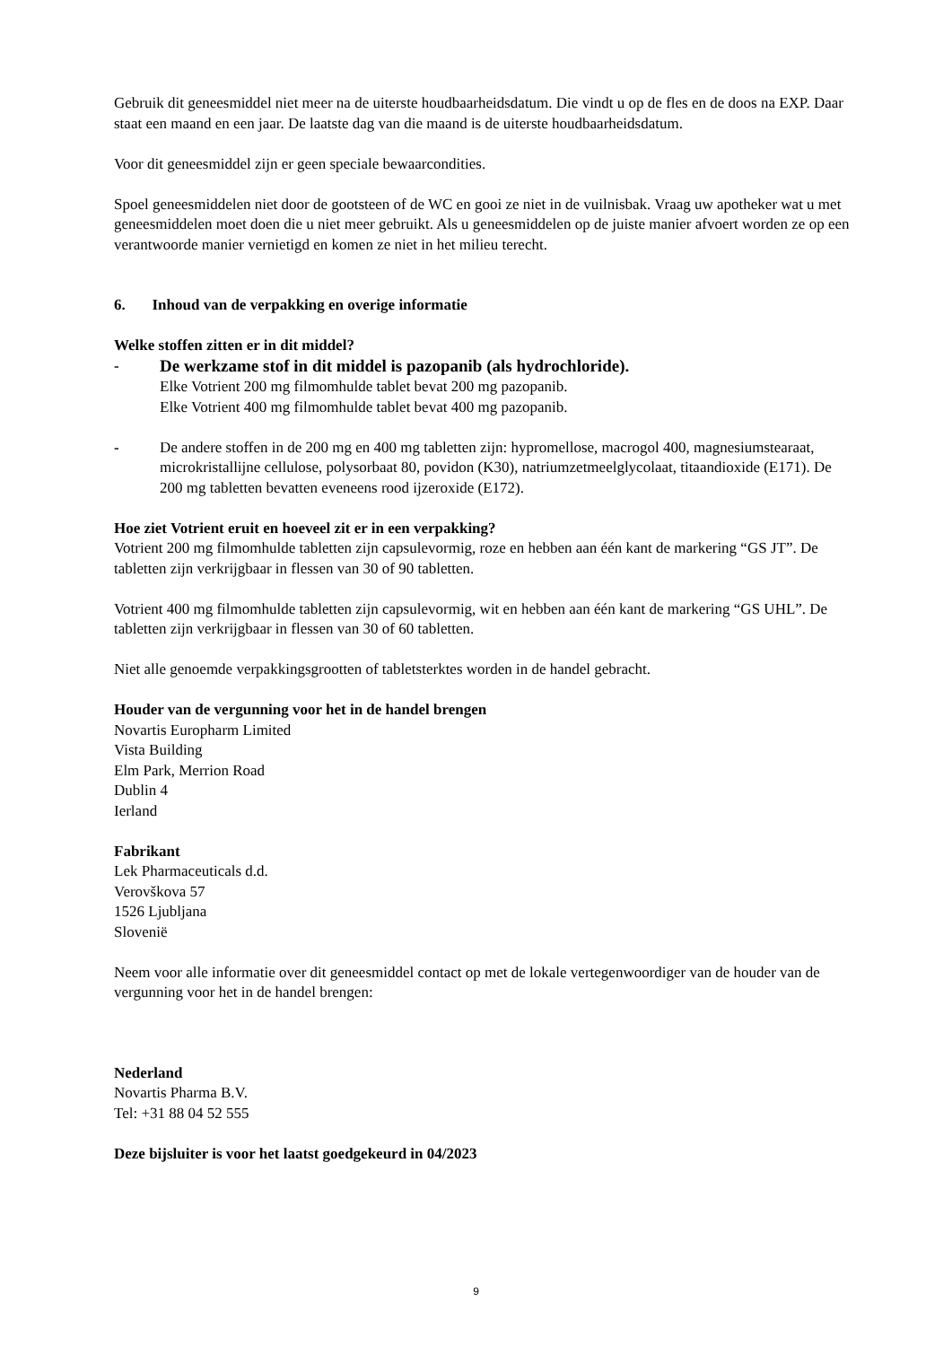Gebruik dit geneesmiddel niet meer na de uiterste houdbaarheidsdatum. Die vindt u op de fles en de doos na EXP. Daar staat een maand en een jaar. De laatste dag van die maand is de uiterste houdbaarheidsdatum.
Voor dit geneesmiddel zijn er geen speciale bewaarcondities.
Spoel geneesmiddelen niet door de gootsteen of de WC en gooi ze niet in de vuilnisbak. Vraag uw apotheker wat u met geneesmiddelen moet doen die u niet meer gebruikt. Als u geneesmiddelen op de juiste manier afvoert worden ze op een verantwoorde manier vernietigd en komen ze niet in het milieu terecht.
6. Inhoud van de verpakking en overige informatie
Welke stoffen zitten er in dit middel?
- De werkzame stof in dit middel is pazopanib (als hydrochloride).
Elke Votrient 200 mg filmomhulde tablet bevat 200 mg pazopanib.
Elke Votrient 400 mg filmomhulde tablet bevat 400 mg pazopanib.
- De andere stoffen in de 200 mg en 400 mg tabletten zijn: hypromellose, macrogol 400, magnesiumstearaat, microkristallijne cellulose, polysorbaat 80, povidon (K30), natriumzetmeelglycolaat, titaandioxide (E171). De 200 mg tabletten bevatten eveneens rood ijzeroxide (E172).
Hoe ziet Votrient eruit en hoeveel zit er in een verpakking?
Votrient 200 mg filmomhulde tabletten zijn capsulevormig, roze en hebben aan één kant de markering “GS JT”. De tabletten zijn verkrijgbaar in flessen van 30 of 90 tabletten.
Votrient 400 mg filmomhulde tabletten zijn capsulevormig, wit en hebben aan één kant de markering “GS UHL”. De tabletten zijn verkrijgbaar in flessen van 30 of 60 tabletten.
Niet alle genoemde verpakkingsgrootten of tabletsterktes worden in de handel gebracht.
Houder van de vergunning voor het in de handel brengen
Novartis Europharm Limited
Vista Building
Elm Park, Merrion Road
Dublin 4
Ierland
Fabrikant
Lek Pharmaceuticals d.d.
Verovškova 57
1526 Ljubljana
Slovenië
Neem voor alle informatie over dit geneesmiddel contact op met de lokale vertegenwoordiger van de houder van de vergunning voor het in de handel brengen:
Nederland
Novartis Pharma B.V.
Tel: +31 88 04 52 555
Deze bijsluiter is voor het laatst goedgekeurd in 04/2023
9